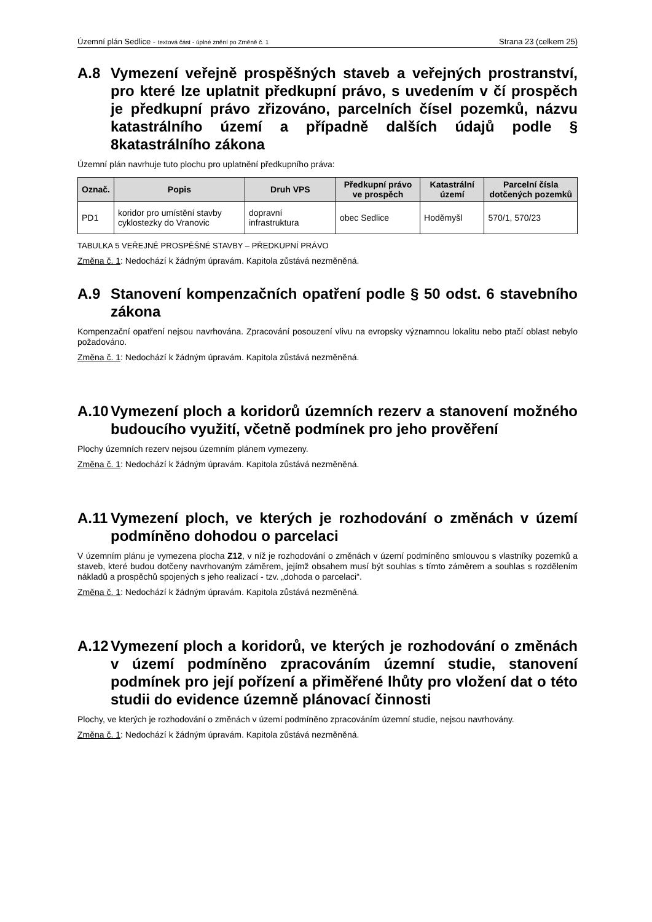Územní plán Sedlice - textová část - úplné znění po Změně č. 1 Strana 23 (celkem 25)
A.8 Vymezení veřejně prospěšných staveb a veřejných prostranství, pro které lze uplatnit předkupní právo, s uvedením v čí prospěch je předkupní právo zřizováno, parcelních čísel pozemků, názvu katastrálního území a případně dalších údajů podle § 8katastrálního zákona
Územní plán navrhuje tuto plochu pro uplatnění předkupního práva:
| Označ. | Popis | Druh VPS | Předkupní právo ve prospěch | Katastrální území | Parcelní čísla dotčených pozemků |
| --- | --- | --- | --- | --- | --- |
| PD1 | koridor pro umístění stavby cyklostezky do Vranovic | dopravní infrastruktura | obec Sedlice | Hoděmyšl | 570/1, 570/23 |
TABULKA 5 VEŘEJNĚ PROSPĚŠNÉ STAVBY – PŘEDKUPNÍ PRÁVO
Změna č. 1: Nedochází k žádným úpravám. Kapitola zůstává nezměněná.
A.9 Stanovení kompenzačních opatření podle § 50 odst. 6 stavebního zákona
Kompenzační opatření nejsou navrhována. Zpracování posouzení vlivu na evropsky významnou lokalitu nebo ptačí oblast nebylo požadováno.
Změna č. 1: Nedochází k žádným úpravám. Kapitola zůstává nezměněná.
A.10 Vymezení ploch a koridorů územních rezerv a stanovení možného budoucího využití, včetně podmínek pro jeho prověření
Plochy územních rezerv nejsou územním plánem vymezeny.
Změna č. 1: Nedochází k žádným úpravám. Kapitola zůstává nezměněná.
A.11 Vymezení ploch, ve kterých je rozhodování o změnách v území podmíněno dohodou o parcelaci
V územním plánu je vymezena plocha Z12, v níž je rozhodování o změnách v území podmíněno smlouvou s vlastníky pozemků a staveb, které budou dotčeny navrhovaným záměrem, jejímž obsahem musí být souhlas s tímto záměrem a souhlas s rozdělením nákladů a prospěchů spojených s jeho realizací - tzv. „dohoda o parcelaci“.
Změna č. 1: Nedochází k žádným úpravám. Kapitola zůstává nezměněná.
A.12 Vymezení ploch a koridorů, ve kterých je rozhodování o změnách v území podmíněno zpracováním územní studie, stanovení podmínek pro její pořízení a přiměřené lhůty pro vložení dat o této studii do evidence územně plánovací činnosti
Plochy, ve kterých je rozhodování o změnách v území podmíněno zpracováním územní studie, nejsou navrhovány.
Změna č. 1: Nedochází k žádným úpravám. Kapitola zůstává nezměněná.